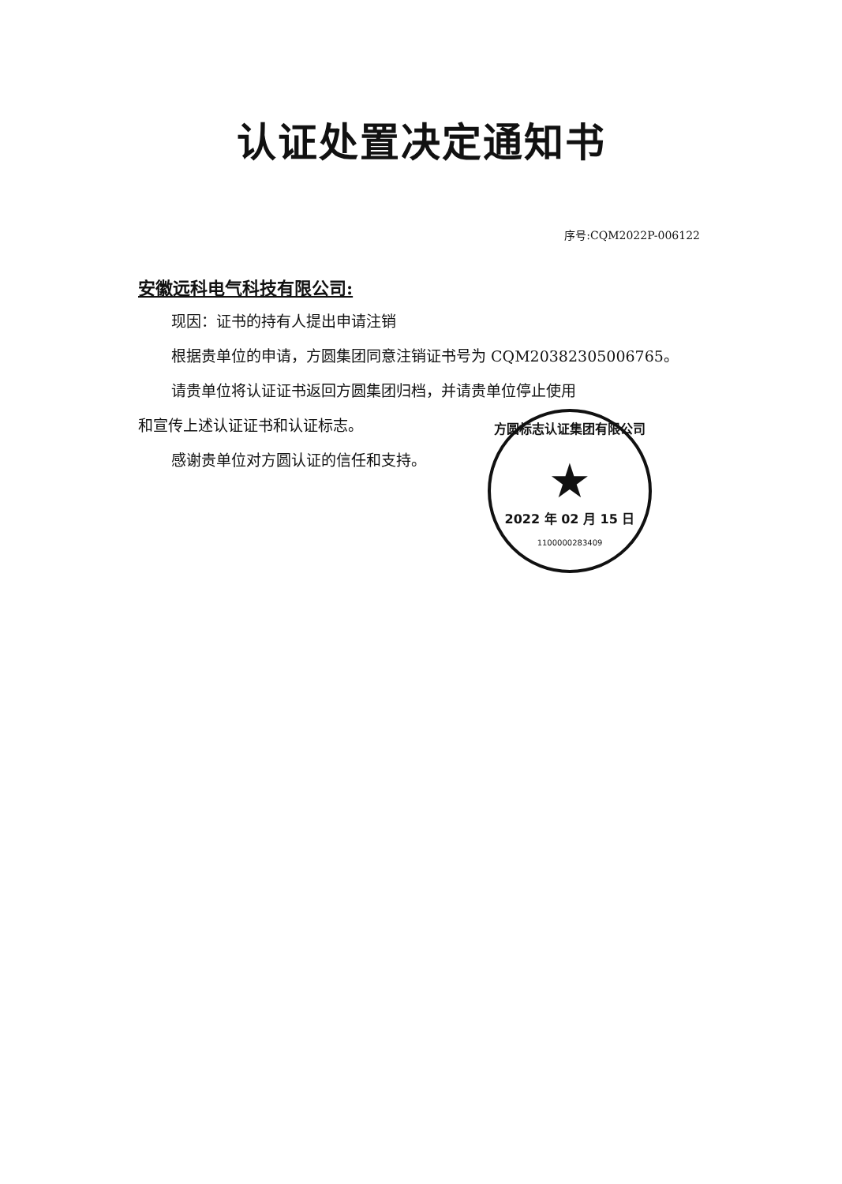认证处置决定通知书
序号:CQM2022P-006122
安徽远科电气科技有限公司:
现因：证书的持有人提出申请注销
根据贵单位的申请，方圆集团同意注销证书号为 CQM20382305006765。
请贵单位将认证证书返回方圆集团归档，并请贵单位停止使用
和宣传上述认证证书和认证标志。
感谢贵单位对方圆认证的信任和支持。
方圆标志认证集团有限公司
★
2022 年 02 月 15 日
1100000283409